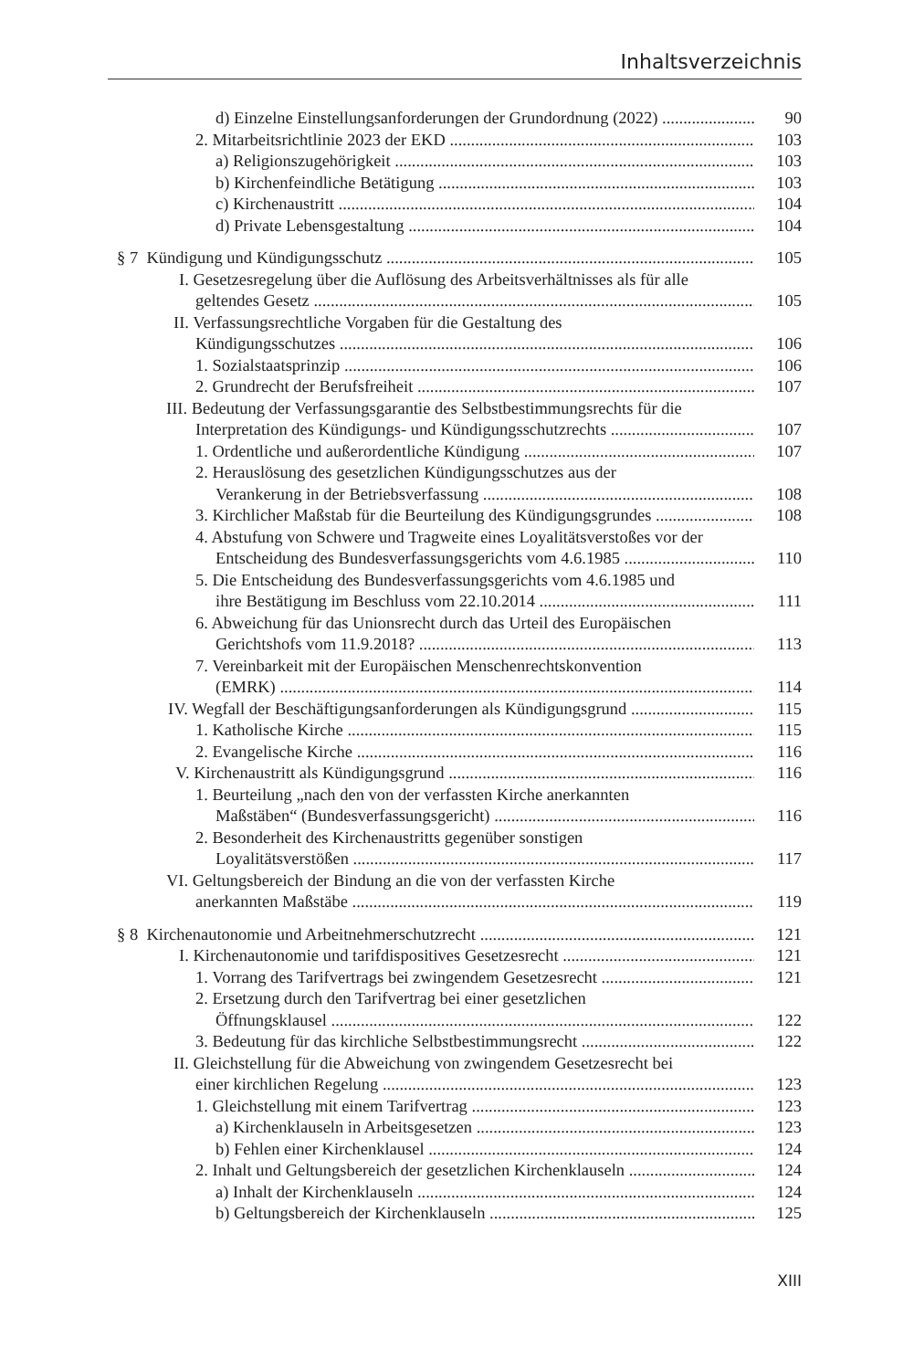Inhaltsverzeichnis
d) Einzelne Einstellungsanforderungen der Grundordnung (2022) 90
2. Mitarbeitsrichtlinie 2023 der EKD 103
a) Religionszugehörigkeit 103
b) Kirchenfeindliche Betätigung 103
c) Kirchenaustritt 104
d) Private Lebensgestaltung 104
§ 7 Kündigung und Kündigungsschutz 105
I. Gesetzesregelung über die Auflösung des Arbeitsverhältnisses als für alle
geltendes Gesetz 105
II. Verfassungsrechtliche Vorgaben für die Gestaltung des
Kündigungsschutzes 106
1. Sozialstaatsprinzip 106
2. Grundrecht der Berufsfreiheit 107
III. Bedeutung der Verfassungsgarantie des Selbstbestimmungsrechts für die
Interpretation des Kündigungs- und Kündigungsschutzrechts 107
1. Ordentliche und außerordentliche Kündigung 107
2. Herauslösung des gesetzlichen Kündigungsschutzes aus der
Verankerung in der Betriebsverfassung 108
3. Kirchlicher Maßstab für die Beurteilung des Kündigungsgrundes 108
4. Abstufung von Schwere und Tragweite eines Loyalitätsverstoßes vor der
Entscheidung des Bundesverfassungsgerichts vom 4.6.1985 110
5. Die Entscheidung des Bundesverfassungsgerichts vom 4.6.1985 und
ihre Bestätigung im Beschluss vom 22.10.2014 111
6. Abweichung für das Unionsrecht durch das Urteil des Europäischen
Gerichtshofs vom 11.9.2018? 113
7. Vereinbarkeit mit der Europäischen Menschenrechtskonvention
(EMRK) 114
IV. Wegfall der Beschäftigungsanforderungen als Kündigungsgrund 115
1. Katholische Kirche 115
2. Evangelische Kirche 116
V. Kirchenaustritt als Kündigungsgrund 116
1. Beurteilung „nach den von der verfassten Kirche anerkannten
Maßstäben“ (Bundesverfassungsgericht) 116
2. Besonderheit des Kirchenaustritts gegenüber sonstigen
Loyalitätsverstößen 117
VI. Geltungsbereich der Bindung an die von der verfassten Kirche
anerkannten Maßstäbe 119
§ 8 Kirchenautonomie und Arbeitnehmerschutzrecht 121
I. Kirchenautonomie und tarifdispositives Gesetzesrecht 121
1. Vorrang des Tarifvertrags bei zwingendem Gesetzesrecht 121
2. Ersetzung durch den Tarifvertrag bei einer gesetzlichen
Öffnungsklausel 122
3. Bedeutung für das kirchliche Selbstbestimmungsrecht 122
II. Gleichstellung für die Abweichung von zwingendem Gesetzesrecht bei
einer kirchlichen Regelung 123
1. Gleichstellung mit einem Tarifvertrag 123
a) Kirchenklauseln in Arbeitsgesetzen 123
b) Fehlen einer Kirchenklausel 124
2. Inhalt und Geltungsbereich der gesetzlichen Kirchenklauseln 124
a) Inhalt der Kirchenklauseln 124
b) Geltungsbereich der Kirchenklauseln 125
XIII